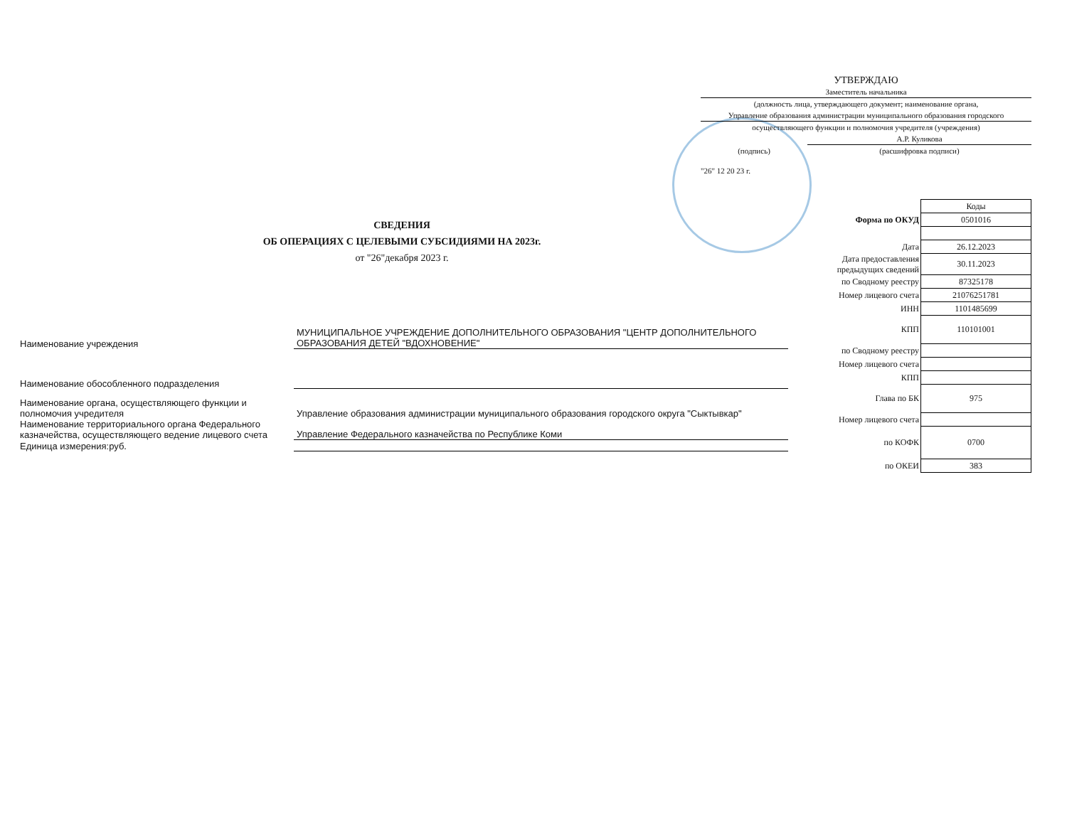УТВЕРЖДАЮ
Заместитель начальника
(должность лица, утверждающего документ; наименование органа,
Управление образования администрации муниципального образования городского
осуществляющего функции и полномочия учредителя (учреждения)
А.Р. Куликова
(подпись) (расшифровка подписи)
"26" 12 20 23 г.
СВЕДЕНИЯ
ОБ ОПЕРАЦИЯХ С ЦЕЛЕВЫМИ СУБСИДИЯМИ НА 2023г.
от "26"декабря 2023 г.
| | Коды |
| Форма по ОКУД | 0501016 |
| Дата | 26.12.2023 |
| Дата предоставления предыдущих сведений | 30.11.2023 |
| по Сводному реестру | 87325178 |
| Номер лицевого счета | 21076251781 |
| ИНН | 1101485699 |
| КПП | 110101001 |
| по Сводному реестру | |
| Номер лицевого счета | |
| КПП | |
| Глава по БК | 975 |
| Номер лицевого счета | |
| по КОФК | 0700 |
| по ОКЕИ | 383 |
Наименование учреждения
МУНИЦИПАЛЬНОЕ УЧРЕЖДЕНИЕ ДОПОЛНИТЕЛЬНОГО ОБРАЗОВАНИЯ "ЦЕНТР ДОПОЛНИТЕЛЬНОГО ОБРАЗОВАНИЯ ДЕТЕЙ "ВДОХНОВЕНИЕ"
Наименование обособленного подразделения
Наименование органа, осуществляющего функции и полномочия учредителя
Управление образования администрации муниципального образования городского округа "Сыктывкар"
Наименование территориального органа Федерального казначейства, осуществляющего ведение лицевого счета
Управление Федерального казначейства по Республике Коми
Единица измерения:руб.